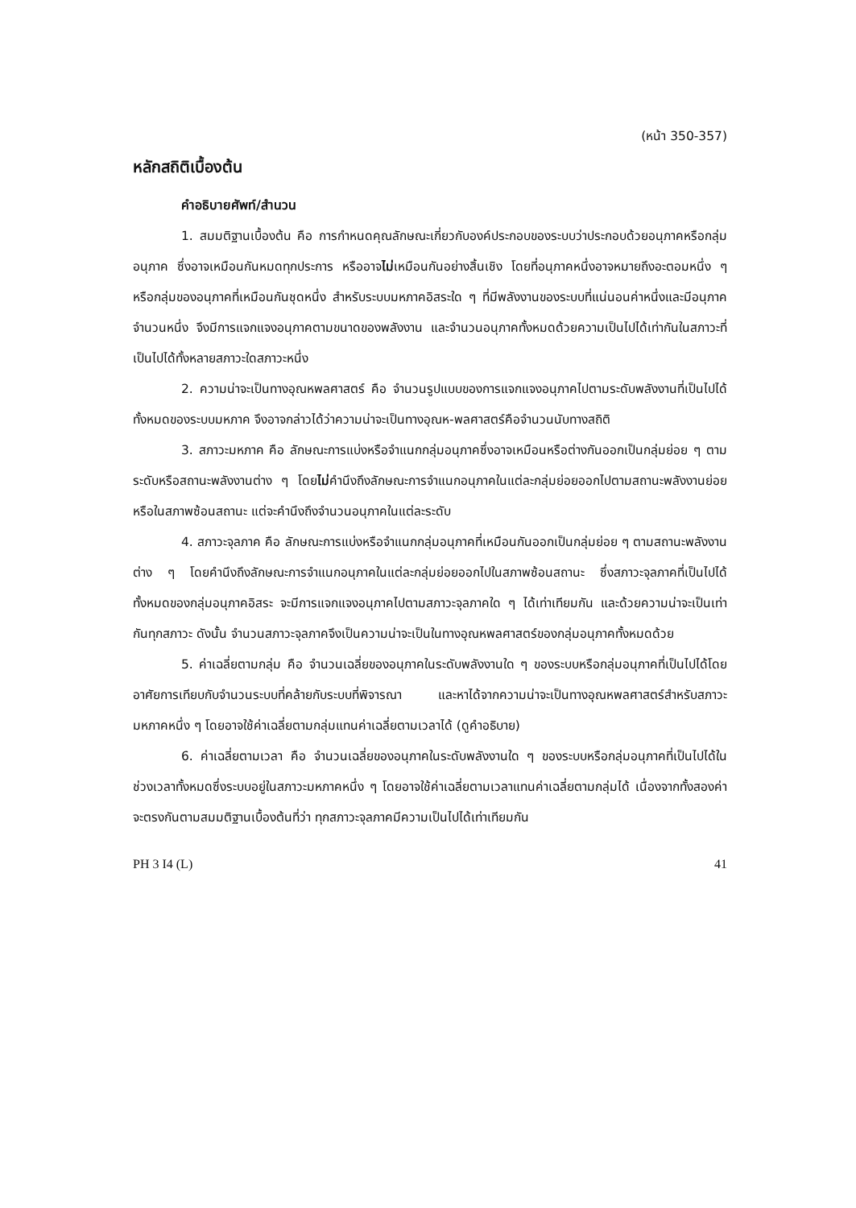(หน้า 350-357)
หลักสถิติเบื้องต้น
คำอธิบายศัพท์/สำนวน
1. สมมติฐานเบื้องต้น คือ การกำหนดคุณลักษณะเกี่ยวกับองค์ประกอบของระบบว่าประกอบด้วยอนุภาคหรือกลุ่มอนุภาค ซึ่งอาจเหมือนกันหมดทุกประการ หรืออาจไม่เหมือนกันอย่างสิ้นเชิง โดยที่อนุภาคหนึ่งอาจหมายถึงอะตอมหนึ่ง ๆ หรือกลุ่มของอนุภาคที่เหมือนกันชุดหนึ่ง สำหรับระบบมหภาคอิสระใด ๆ ที่มีพลังงานของระบบที่แน่นอนค่าหนึ่งและมีอนุภาคจำนวนหนึ่ง จึงมีการแจกแจงอนุภาคตามขนาดของพลังงาน และจำนวนอนุภาคทั้งหมดด้วยความเป็นไปได้เท่ากันในสภาวะที่เป็นไปได้ทั้งหลายสภาวะใดสภาวะหนึ่ง
2. ความน่าจะเป็นทางอุณหพลศาสตร์ คือ จำนวนรูปแบบของการแจกแจงอนุภาคไปตามระดับพลังงานที่เป็นไปได้ทั้งหมดของระบบมหภาค จึงอาจกล่าวได้ว่าความน่าจะเป็นทางอุณห-พลศาสตร์คือจำนวนนับทางสถิติ
3. สภาวะมหภาค คือ ลักษณะการแบ่งหรือจำแนกกลุ่มอนุภาคซึ่งอาจเหมือนหรือต่างกันออกเป็นกลุ่มย่อย ๆ ตามระดับหรือสถานะพลังงานต่าง ๆ โดยไม่คำนึงถึงลักษณะการจำแนกอนุภาคในแต่ละกลุ่มย่อยออกไปตามสถานะพลังงานย่อยหรือในสภาพซ้อนสถานะ แต่จะคำนึงถึงจำนวนอนุภาคในแต่ละระดับ
4. สภาวะจุลภาค คือ ลักษณะการแบ่งหรือจำแนกกลุ่มอนุภาคที่เหมือนกันออกเป็นกลุ่มย่อย ๆ ตามสถานะพลังงานต่าง ๆ โดยคำนึงถึงลักษณะการจำแนกอนุภาคในแต่ละกลุ่มย่อยออกไปในสภาพซ้อนสถานะ ซึ่งสภาวะจุลภาคที่เป็นไปได้ทั้งหมดของกลุ่มอนุภาคอิสระ จะมีการแจกแจงอนุภาคไปตามสภาวะจุลภาคใด ๆ ได้เท่าเทียมกัน และด้วยความน่าจะเป็นเท่ากันทุกสภาวะ ดังนั้น จำนวนสภาวะจุลภาคจึงเป็นความน่าจะเป็นในทางอุณหพลศาสตร์ของกลุ่มอนุภาคทั้งหมดด้วย
5. ค่าเฉลี่ยตามกลุ่ม คือ จำนวนเฉลี่ยของอนุภาคในระดับพลังงานใด ๆ ของระบบหรือกลุ่มอนุภาคที่เป็นไปได้โดยอาศัยการเทียบกับจำนวนระบบที่คล้ายกับระบบที่พิจารณา และหาได้จากความน่าจะเป็นทางอุณหพลศาสตร์สำหรับสภาวะมหภาคหนึ่ง ๆ โดยอาจใช้ค่าเฉลี่ยตามกลุ่มแทนค่าเฉลี่ยตามเวลาได้ (ดูคำอธิบาย)
6. ค่าเฉลี่ยตามเวลา คือ จำนวนเฉลี่ยของอนุภาคในระดับพลังงานใด ๆ ของระบบหรือกลุ่มอนุภาคที่เป็นไปได้ในช่วงเวลาทั้งหมดซึ่งระบบอยู่ในสภาวะมหภาคหนึ่ง ๆ โดยอาจใช้ค่าเฉลี่ยตามเวลาแทนค่าเฉลี่ยตามกลุ่มได้ เนื่องจากทั้งสองค่าจะตรงกันตามสมมติฐานเบื้องต้นที่ว่า ทุกสภาวะจุลภาคมีความเป็นไปได้เท่าเทียมกัน
PH 3 I4 (L) 41